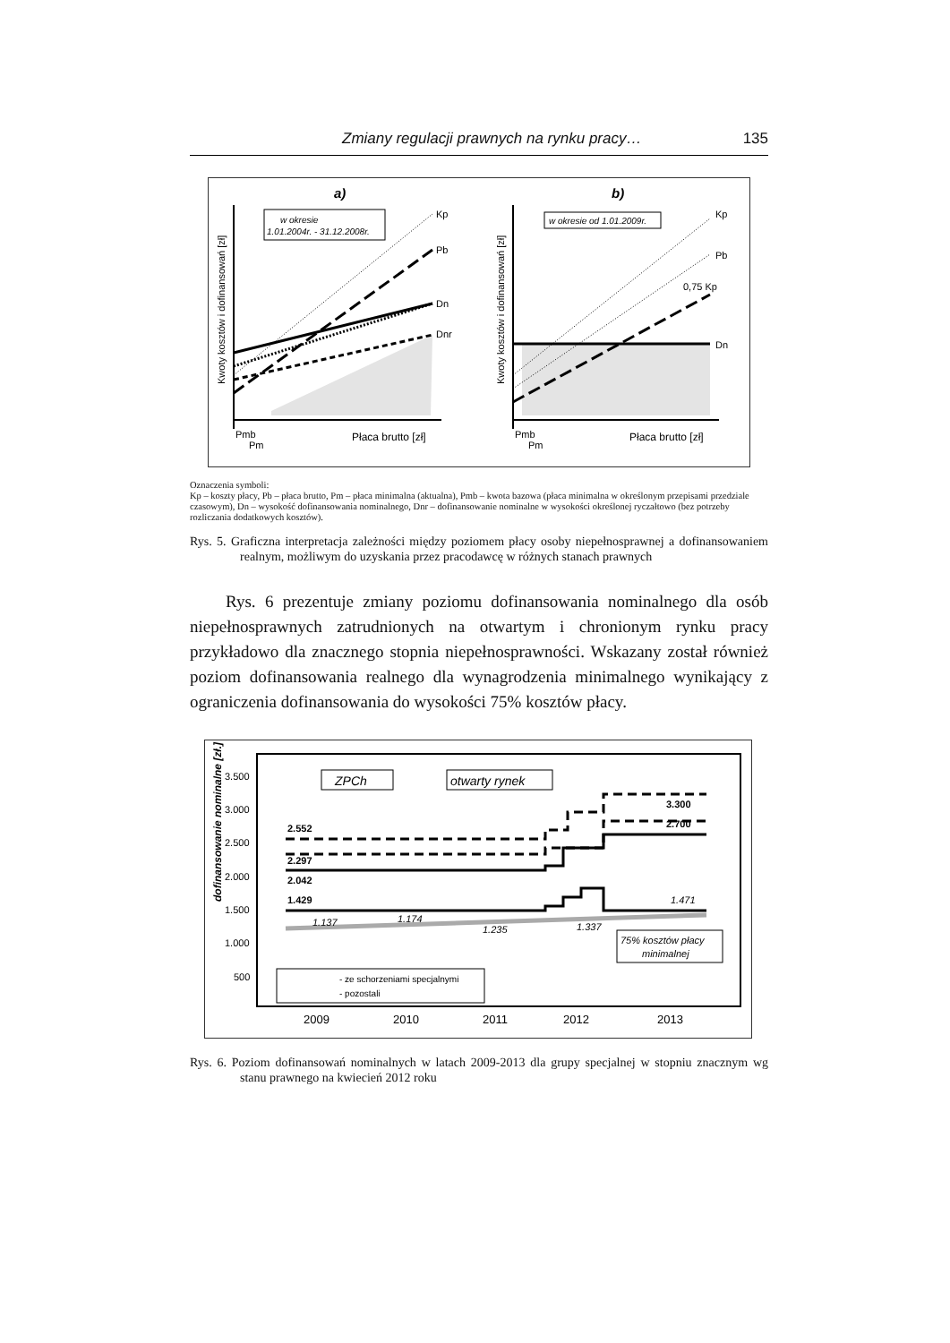Zmiany regulacji prawnych na rynku pracy… 135
a)
b)
w okresie
1.01.2004r. - 31.12.2008r.
Kp
Pb
Dn
Dnr
Pmb
Pm
Płaca brutto [zł]
Kwoty kosztów i dofinansowań [zł]
w okresie od 1.01.2009r.
Kp
Pb
0,75 Kp
Dn
Pmb
Pm
Płaca brutto [zł]
Kwoty kosztów i dofinansowań [zł]
Oznaczenia symboli:
Kp – koszty płacy, Pb – płaca brutto, Pm – płaca minimalna (aktualna), Pmb – kwota bazowa (płaca minimalna w określonym przepisami przedziale czasowym), Dn – wysokość dofinansowania nominalnego, Dnr – dofinansowanie nominalne w wysokości określonej ryczałtowo (bez potrzeby rozliczania dodatkowych kosztów).
Rys. 5. Graficzna interpretacja zależności między poziomem płacy osoby niepełnosprawnej a dofinansowaniem realnym, możliwym do uzyskania przez pracodawcę w różnych stanach prawnych
Rys. 6 prezentuje zmiany poziomu dofinansowania nominalnego dla osób niepełnosprawnych zatrudnionych na otwartym i chronionym rynku pracy przykładowo dla znacznego stopnia niepełnosprawności. Wskazany został również poziom dofinansowania realnego dla wynagrodzenia minimalnego wynikający z ograniczenia dofinansowania do wysokości 75% kosztów płacy.
dofinansowanie nominalne [zł.]
3.500
3.000
2.500
2.000
1.500
1.000
500
ZPCh
otwarty rynek
2.552
2.297
2.042
1.429
3.300
2.700
1.471
1.137
1.174
1.235
1.337
75% kosztów płacy
minimalnej
- ze schorzeniami specjalnymi
- pozostali
2009
2010
2011
2012
2013
Rys. 6. Poziom dofinansowań nominalnych w latach 2009-2013 dla grupy specjalnej w stopniu znacznym wg stanu prawnego na kwiecień 2012 roku